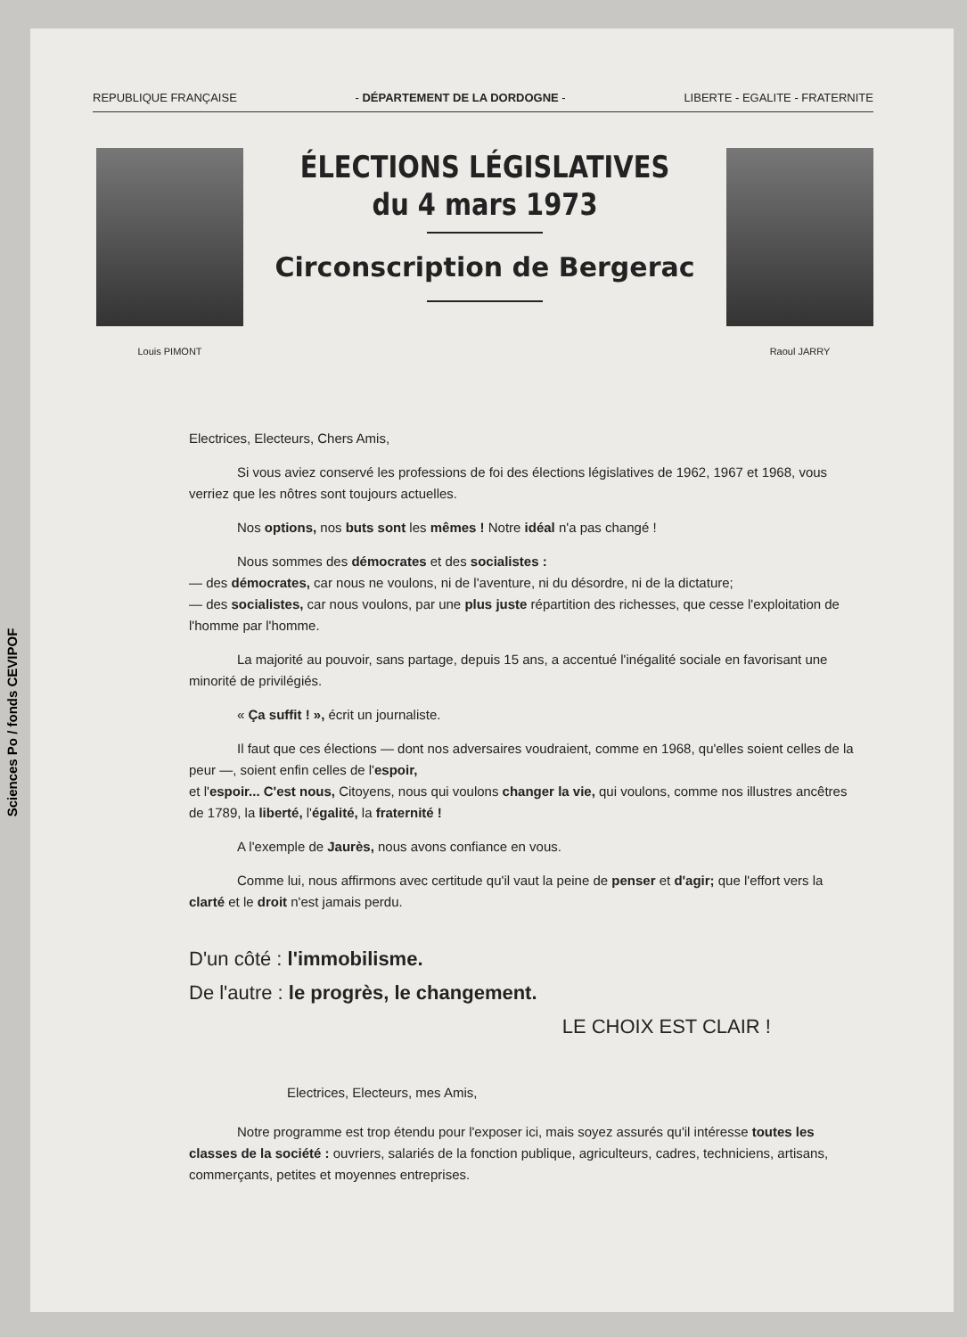Sciences Po / fonds CEVIPOF
REPUBLIQUE FRANÇAISE - DÉPARTEMENT DE LA DORDOGNE - LIBERTE - EGALITE - FRATERNITE
Louis PIMONT
ÉLECTIONS LÉGISLATIVES
du 4 mars 1973
Circonscription de Bergerac
Raoul JARRY
Electrices, Electeurs, Chers Amis,
Si vous aviez conservé les professions de foi des élections législatives de 1962, 1967 et 1968, vous verriez que les nôtres sont toujours actuelles.
Nos options, nos buts sont les mêmes ! Notre idéal n'a pas changé !
Nous sommes des démocrates et des socialistes :
— des démocrates, car nous ne voulons, ni de l'aventure, ni du désordre, ni de la dictature;
— des socialistes, car nous voulons, par une plus juste répartition des richesses, que cesse l'exploitation de l'homme par l'homme.
La majorité au pouvoir, sans partage, depuis 15 ans, a accentué l'inégalité sociale en favorisant une minorité de privilégiés.
« Ça suffit ! », écrit un journaliste.
Il faut que ces élections — dont nos adversaires voudraient, comme en 1968, qu'elles soient celles de la peur —, soient enfin celles de l'espoir,
et l'espoir... C'est nous, Citoyens, nous qui voulons changer la vie, qui voulons, comme nos illustres ancêtres de 1789, la liberté, l'égalité, la fraternité !
A l'exemple de Jaurès, nous avons confiance en vous.
Comme lui, nous affirmons avec certitude qu'il vaut la peine de penser et d'agir; que l'effort vers la clarté et le droit n'est jamais perdu.
D'un côté : l'immobilisme.
De l'autre : le progrès, le changement.
LE CHOIX EST CLAIR !
Electrices, Electeurs, mes Amis,
Notre programme est trop étendu pour l'exposer ici, mais soyez assurés qu'il intéresse toutes les classes de la société : ouvriers, salariés de la fonction publique, agriculteurs, cadres, techniciens, artisans, commerçants, petites et moyennes entreprises.